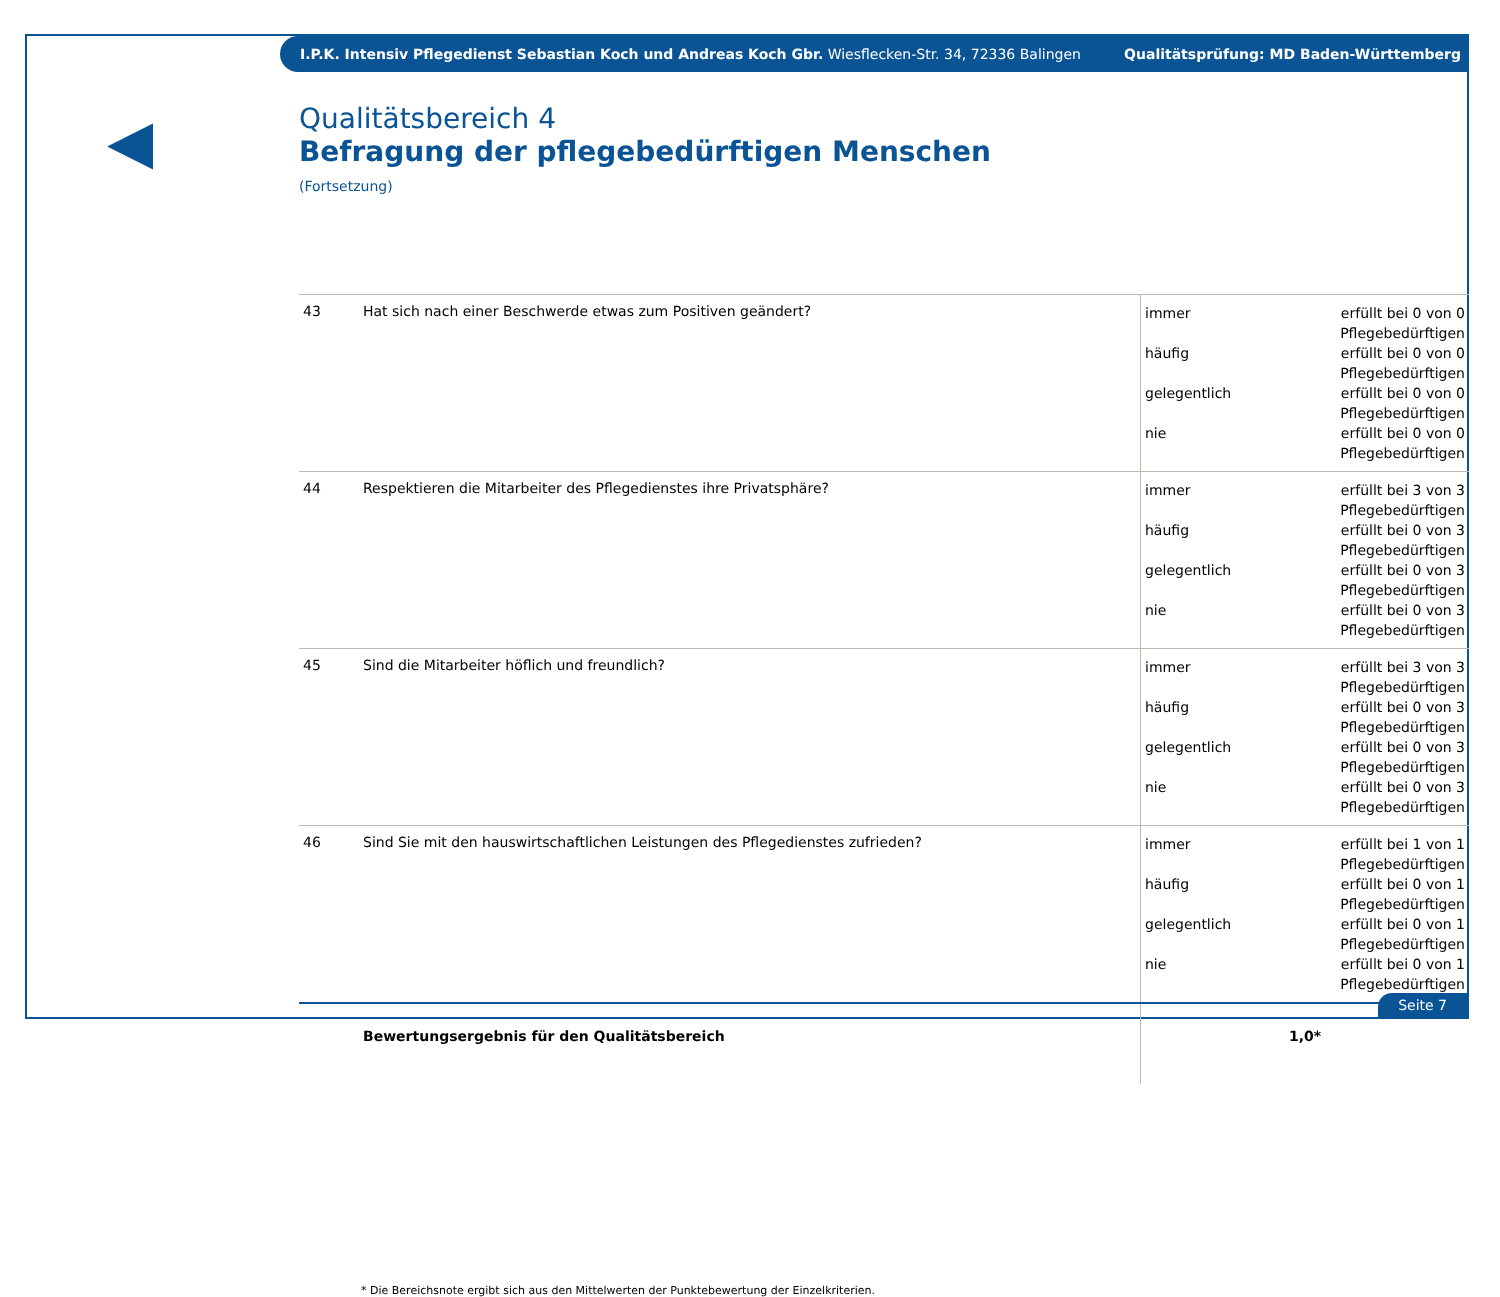I.P.K. Intensiv Pflegedienst Sebastian Koch und Andreas Koch Gbr. Wiesflecken-Str. 34, 72336 Balingen Qualitätsprüfung: MD Baden-Württemberg
◀
Qualitätsbereich 4
Befragung der pflegebedürftigen Menschen
(Fortsetzung)
| 43 | Hat sich nach einer Beschwerde etwas zum Positiven geändert? | immer erfüllt bei 0 von 0 Pflegebedürftigen häufig erfüllt bei 0 von 0 Pflegebedürftigen gelegentlich erfüllt bei 0 von 0 Pflegebedürftigen nie erfüllt bei 0 von 0 Pflegebedürftigen |
| 44 | Respektieren die Mitarbeiter des Pflegedienstes ihre Privatsphäre? | immer erfüllt bei 3 von 3 Pflegebedürftigen häufig erfüllt bei 0 von 3 Pflegebedürftigen gelegentlich erfüllt bei 0 von 3 Pflegebedürftigen nie erfüllt bei 0 von 3 Pflegebedürftigen |
| 45 | Sind die Mitarbeiter höflich und freundlich? | immer erfüllt bei 3 von 3 Pflegebedürftigen häufig erfüllt bei 0 von 3 Pflegebedürftigen gelegentlich erfüllt bei 0 von 3 Pflegebedürftigen nie erfüllt bei 0 von 3 Pflegebedürftigen |
| 46 | Sind Sie mit den hauswirtschaftlichen Leistungen des Pflegedienstes zufrieden? | immer erfüllt bei 1 von 1 Pflegebedürftigen häufig erfüllt bei 0 von 1 Pflegebedürftigen gelegentlich erfüllt bei 0 von 1 Pflegebedürftigen nie erfüllt bei 0 von 1 Pflegebedürftigen |
| | Bewertungsergebnis für den Qualitätsbereich | 1,0* |
* Die Bereichsnote ergibt sich aus den Mittelwerten der Punktebewertung der Einzelkriterien.
Seite 7